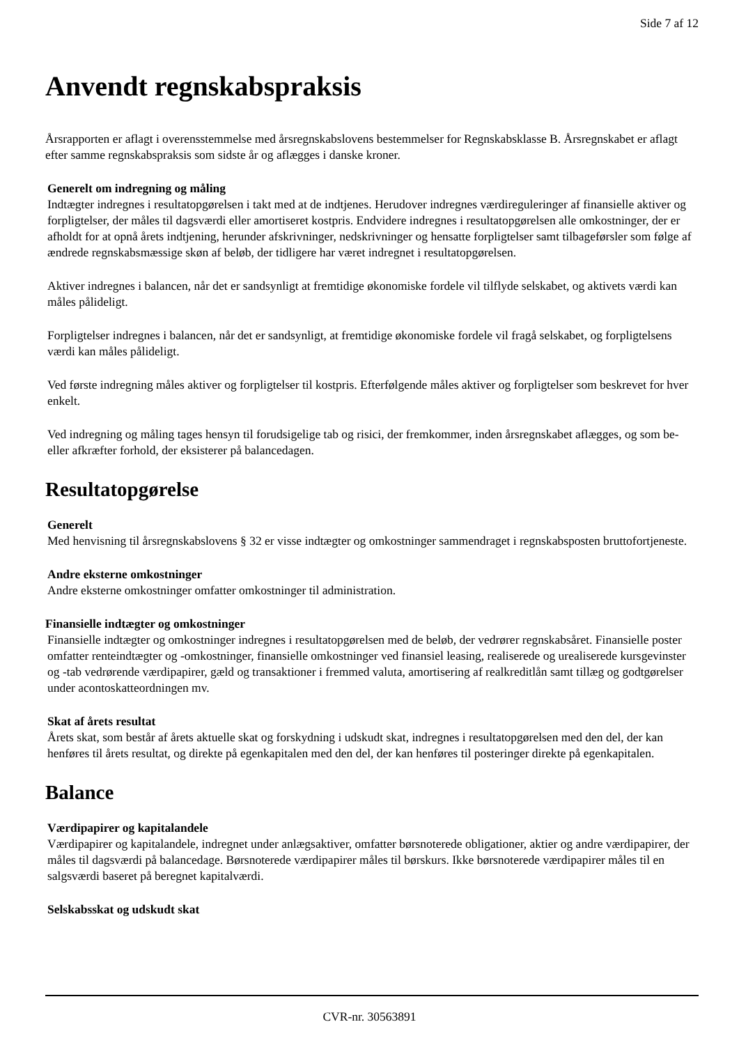Side 7 af 12
Anvendt regnskabspraksis
Årsrapporten er aflagt i overensstemmelse med årsregnskabslovens bestemmelser for Regnskabsklasse B. Årsregnskabet er aflagt efter samme regnskabspraksis som sidste år og aflægges i danske kroner.
Generelt om indregning og måling
Indtægter indregnes i resultatopgørelsen i takt med at de indtjenes. Herudover indregnes værdireguleringer af finansielle aktiver og forpligtelser, der måles til dagsværdi eller amortiseret kostpris. Endvidere indregnes i resultatopgørelsen alle omkostninger, der er afholdt for at opnå årets indtjening, herunder afskrivninger, nedskrivninger og hensatte forpligtelser samt tilbageførsler som følge af ændrede regnskabsmæssige skøn af beløb, der tidligere har været indregnet i resultatopgørelsen.
Aktiver indregnes i balancen, når det er sandsynligt at fremtidige økonomiske fordele vil tilflyde selskabet, og aktivets værdi kan måles pålideligt.
Forpligtelser indregnes i balancen, når det er sandsynligt, at fremtidige økonomiske fordele vil fragå selskabet, og forpligtelsens værdi kan måles pålideligt.
Ved første indregning måles aktiver og forpligtelser til kostpris. Efterfølgende måles aktiver og forpligtelser som beskrevet for hver enkelt.
Ved indregning og måling tages hensyn til forudsigelige tab og risici, der fremkommer, inden årsregnskabet aflægges, og som be- eller afkræfter forhold, der eksisterer på balancedagen.
Resultatopgørelse
Generelt
Med henvisning til årsregnskabslovens § 32 er visse indtægter og omkostninger sammendraget i regnskabsposten bruttofortjeneste.
Andre eksterne omkostninger
Andre eksterne omkostninger omfatter omkostninger til administration.
Finansielle indtægter og omkostninger
Finansielle indtægter og omkostninger indregnes i resultatopgørelsen med de beløb, der vedrører regnskabsåret. Finansielle poster omfatter renteindtægter og -omkostninger, finansielle omkostninger ved finansiel leasing, realiserede og urealiserede kursgevinster og -tab vedrørende værdipapirer, gæld og transaktioner i fremmed valuta, amortisering af realkreditlån samt tillæg og godtgørelser under acontoskatteordningen mv.
Skat af årets resultat
Årets skat, som består af årets aktuelle skat og forskydning i udskudt skat, indregnes i resultatopgørelsen med den del, der kan henføres til årets resultat, og direkte på egenkapitalen med den del, der kan henføres til posteringer direkte på egenkapitalen.
Balance
Værdipapirer og kapitalandele
Værdipapirer og kapitalandele, indregnet under anlægsaktiver, omfatter børsnoterede obligationer, aktier og andre værdipapirer, der måles til dagsværdi på balancedage. Børsnoterede værdipapirer måles til børskurs. Ikke børsnoterede værdipapirer måles til en salgsværdi baseret på beregnet kapitalværdi.
Selskabsskat og udskudt skat
CVR-nr. 30563891